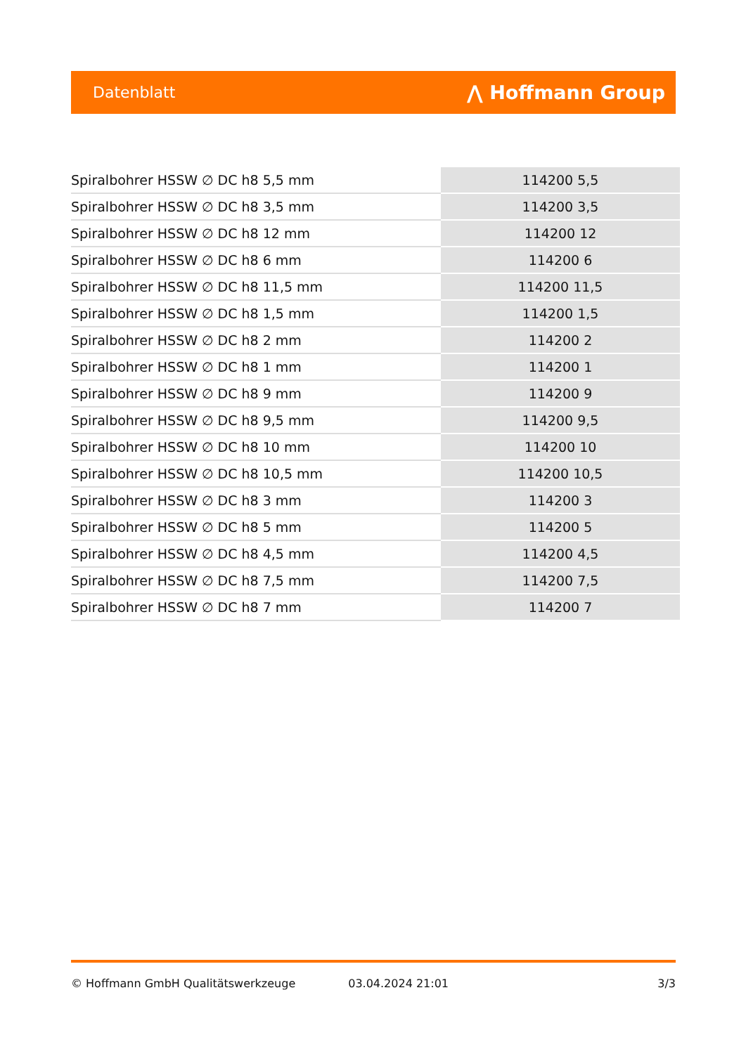Datenblatt ⋀ Hoffmann Group
| Spiralbohrer HSSW ∅ DC h8 5,5 mm | 114200 5,5 |
| Spiralbohrer HSSW ∅ DC h8 3,5 mm | 114200 3,5 |
| Spiralbohrer HSSW ∅ DC h8 12 mm | 114200 12 |
| Spiralbohrer HSSW ∅ DC h8 6 mm | 114200 6 |
| Spiralbohrer HSSW ∅ DC h8 11,5 mm | 114200 11,5 |
| Spiralbohrer HSSW ∅ DC h8 1,5 mm | 114200 1,5 |
| Spiralbohrer HSSW ∅ DC h8 2 mm | 114200 2 |
| Spiralbohrer HSSW ∅ DC h8 1 mm | 114200 1 |
| Spiralbohrer HSSW ∅ DC h8 9 mm | 114200 9 |
| Spiralbohrer HSSW ∅ DC h8 9,5 mm | 114200 9,5 |
| Spiralbohrer HSSW ∅ DC h8 10 mm | 114200 10 |
| Spiralbohrer HSSW ∅ DC h8 10,5 mm | 114200 10,5 |
| Spiralbohrer HSSW ∅ DC h8 3 mm | 114200 3 |
| Spiralbohrer HSSW ∅ DC h8 5 mm | 114200 5 |
| Spiralbohrer HSSW ∅ DC h8 4,5 mm | 114200 4,5 |
| Spiralbohrer HSSW ∅ DC h8 7,5 mm | 114200 7,5 |
| Spiralbohrer HSSW ∅ DC h8 7 mm | 114200 7 |
© Hoffmann GmbH Qualitätswerkzeuge 03.04.2024 21:01 3/3